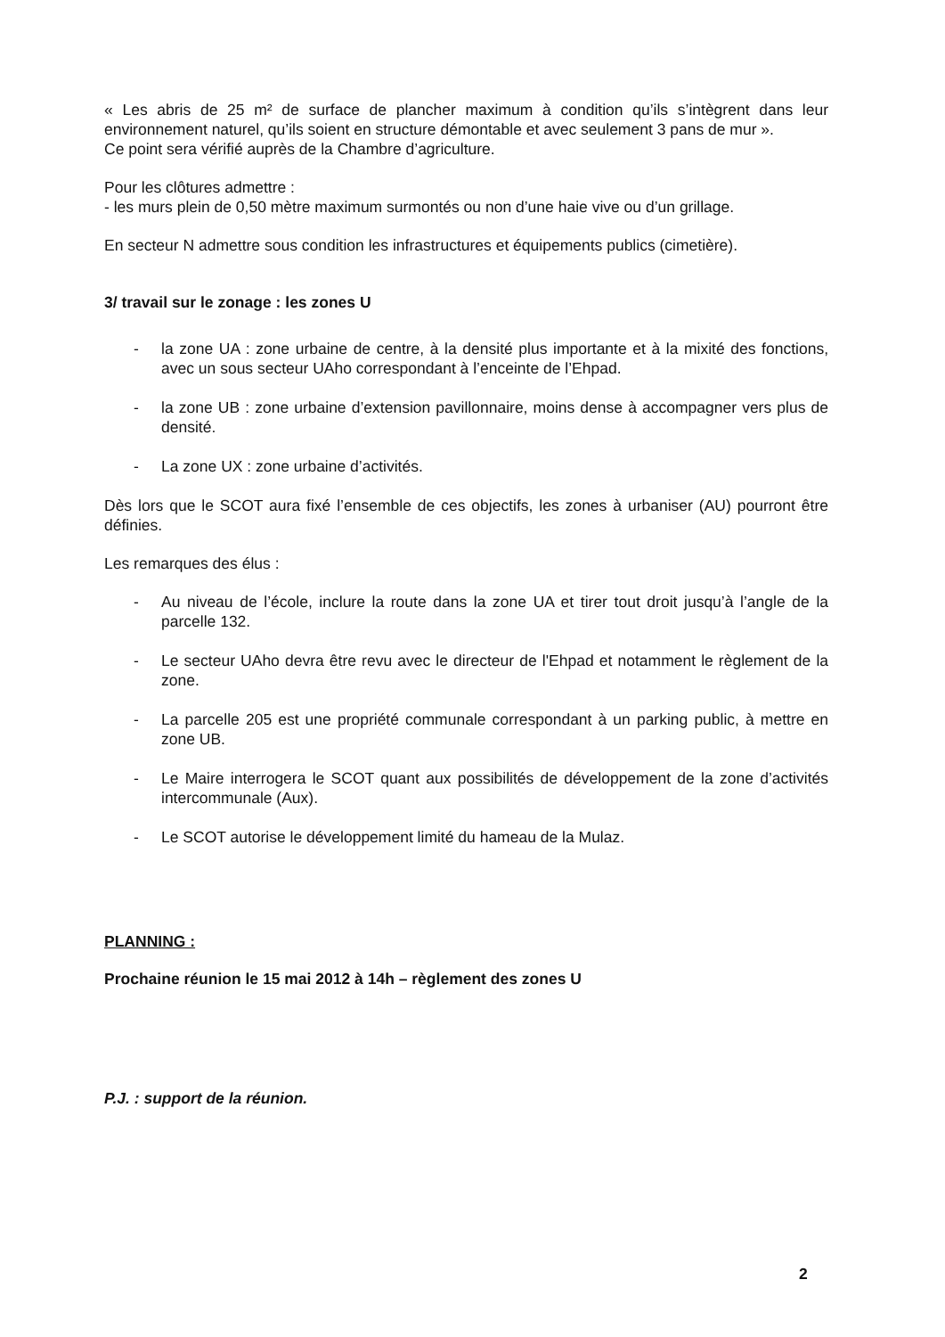« Les abris de 25 m² de surface de plancher maximum à condition qu’ils s’intègrent dans leur environnement naturel, qu’ils soient en structure démontable et avec seulement 3 pans de mur ».
Ce point sera vérifié auprès de la Chambre d’agriculture.
Pour les clôtures admettre :
- les murs plein de 0,50 mètre maximum surmontés ou non d’une haie vive ou d’un grillage.
En secteur N admettre sous condition les infrastructures et équipements publics (cimetière).
3/ travail sur le zonage : les zones U
- la zone UA : zone urbaine de centre, à la densité plus importante et à la mixité des fonctions, avec un sous secteur UAho correspondant à l’enceinte de l’Ehpad.
- la zone UB : zone urbaine d’extension pavillonnaire, moins dense à accompagner vers plus de densité.
- La zone UX : zone urbaine d’activités.
Dès lors que le SCOT aura fixé l’ensemble de ces objectifs, les zones à urbaniser (AU) pourront être définies.
Les remarques des élus :
- Au niveau de l’école, inclure la route dans la zone UA et tirer tout droit jusqu’à l’angle de la parcelle 132.
- Le secteur UAho devra être revu avec le directeur de l'Ehpad et notamment le règlement de la zone.
- La parcelle 205 est une propriété communale correspondant à un parking public, à mettre en zone UB.
- Le Maire interrogera le SCOT quant aux possibilités de développement de la zone d’activités intercommunale (Aux).
- Le SCOT autorise le développement limité du hameau de la Mulaz.
PLANNING :
Prochaine réunion le 15 mai 2012 à 14h – règlement des zones U
P.J. : support de la réunion.
2